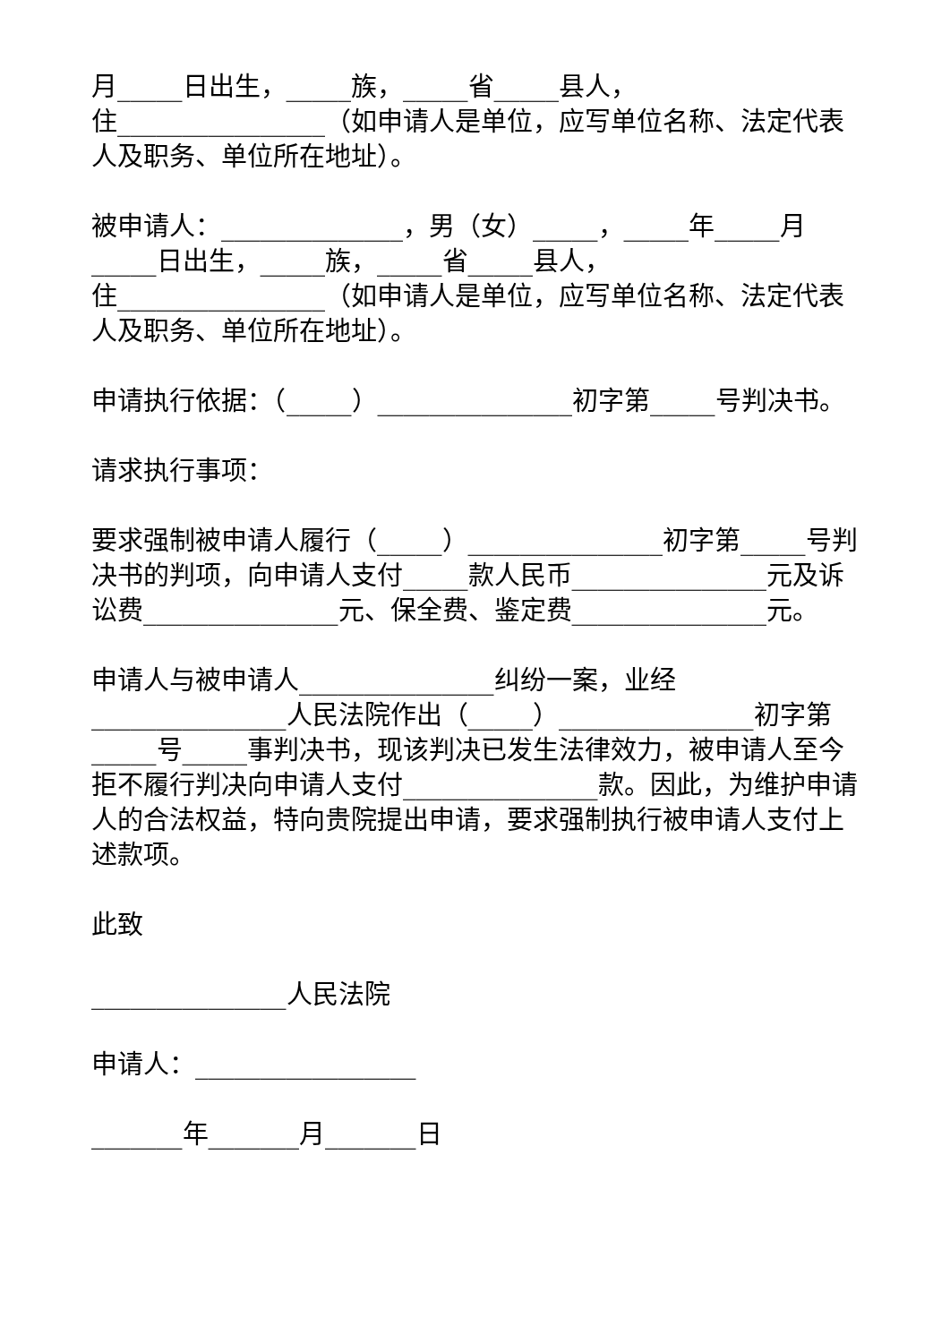月_____日出生，_____族，_____省_____县人，
住________________（如申请人是单位，应写单位名称、法定代表人及职务、单位所在地址）。
被申请人：______________，男（女）_____，_____年_____月_____日出生，_____族，_____省_____县人，
住________________（如申请人是单位，应写单位名称、法定代表人及职务、单位所在地址）。
申请执行依据：（_____）_______________初字第_____号判决书。
请求执行事项：
要求强制被申请人履行（_____）_______________初字第_____号判决书的判项，向申请人支付_____款人民币_______________元及诉讼费_______________元、保全费、鉴定费_______________元。
申请人与被申请人_______________纠纷一案，业经_______________人民法院作出（_____）_______________初字第_____号_____事判决书，现该判决已发生法律效力，被申请人至今拒不履行判决向申请人支付_______________款。因此，为维护申请人的合法权益，特向贵院提出申请，要求强制执行被申请人支付上述款项。
此致
_______________人民法院
申请人：_________________
_______年_______月_______日